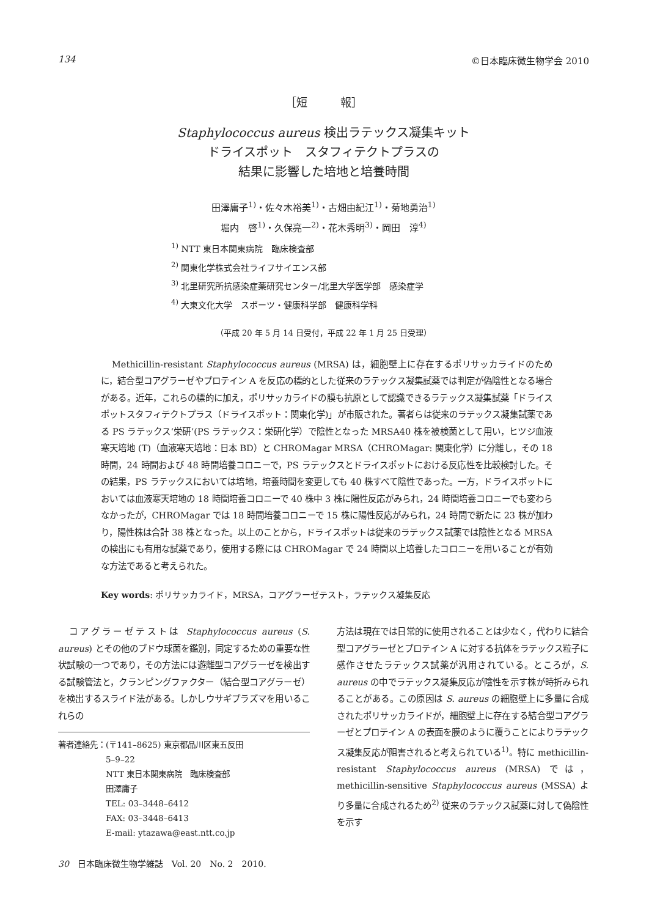134 ©日本臨床微生物学会 2010
［短　　　報］
Staphylococcus aureus 検出ラテックス凝集キット
ドライスポット　スタフィテクトプラスの
結果に影響した培地と培養時間
田澤庸子<sup>1)</sup>・佐々木裕美<sup>1)</sup>・古畑由紀江<sup>1)</sup>・菊地勇治<sup>1)</sup>
堀内　啓<sup>1)</sup>・久保亮一<sup>2)</sup>・花木秀明<sup>3)</sup>・岡田　淳<sup>4)</sup>
<sup>1)</sup> NTT 東日本関東病院　臨床検査部
<sup>2)</sup> 関東化学株式会社ライフサイエンス部
<sup>3)</sup> 北里研究所抗感染症薬研究センター/北里大学医学部　感染症学
<sup>4)</sup> 大東文化大学　スポーツ・健康科学部　健康科学科
（平成 20 年 5 月 14 日受付，平成 22 年 1 月 25 日受理）
Methicillin-resistant Staphylococcus aureus (MRSA) は，細胞壁上に存在するポリサッカライドのために，結合型コアグラーゼやプロテイン A を反応の標的とした従来のラテックス凝集試薬では判定が偽陰性となる場合がある。近年，これらの標的に加え，ポリサッカライドの膜も抗原として認識できるラテックス凝集試薬「ドライスポットスタフィテクトプラス（ドライスポット：関東化学)」が市販された。著者らは従来のラテックス凝集試薬である PS ラテックス‘栄研’(PS ラテックス：栄研化学）で陰性となった MRSA40 株を被検菌として用い，ヒツジ血液寒天培地 (T)（血液寒天培地：日本 BD）と CHROMagar MRSA（CHROMagar: 関東化学）に分離し，その 18 時間，24 時間および 48 時間培養コロニーで，PS ラテックスとドライスポットにおける反応性を比較検討した。その結果，PS ラテックスにおいては培地，培養時間を変更しても 40 株すべて陰性であった。一方，ドライスポットにおいては血液寒天培地の 18 時間培養コロニーで 40 株中 3 株に陽性反応がみられ，24 時間培養コロニーでも変わらなかったが，CHROMagar では 18 時間培養コロニーで 15 株に陽性反応がみられ，24 時間で新たに 23 株が加わり，陽性株は合計 38 株となった。以上のことから，ドライスポットは従来のラテックス試薬では陰性となる MRSA の検出にも有用な試薬であり，使用する際には CHROMagar で 24 時間以上培養したコロニーを用いることが有効な方法であると考えられた。
Key words: ポリサッカライド，MRSA，コアグラーゼテスト，ラテックス凝集反応
コアグラーゼテストは Staphylococcus aureus (S. aureus) とその他のブドウ球菌を鑑別，同定するための重要な性状試験の一つであり，その方法には遊離型コアグラーゼを検出する試験管法と，クランピングファクター（結合型コアグラーゼ）を検出するスライド法がある。しかしウサギプラズマを用いるこれらの
著者連絡先： (〒141–8625) 東京都品川区東五反田
5–9–22
NTT 東日本関東病院　臨床検査部
田澤庸子
TEL: 03–3448–6412
FAX: 03–3448–6413
E-mail: ytazawa@east.ntt.co.jp
30　日本臨床微生物学雑誌　Vol. 20　No. 2　2010.
方法は現在では日常的に使用されることは少なく，代わりに結合型コアグラーゼとプロテイン A に対する抗体をラテックス粒子に感作させたラテックス試薬が汎用されている。ところが，S. aureus の中でラテックス凝集反応が陰性を示す株が時折みられることがある。この原因は S. aureus の細胞壁上に多量に合成されたポリサッカライドが，細胞壁上に存在する結合型コアグラーゼとプロテイン A の表面を膜のように覆うことによりラテックス凝集反応が阻害されると考えられている<sup>1)</sup>。特に methicillin-resistant Staphylococcus aureus (MRSA) では，methicillin-sensitive Staphylococcus aureus (MSSA) より多量に合成されるため<sup>2)</sup> 従来のラテックス試薬に対して偽陰性を示す